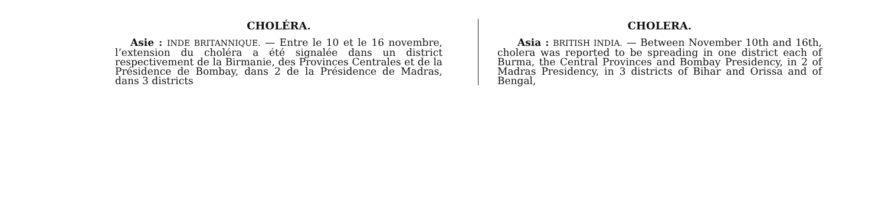CHOLÉRA.
Asie : INDE BRITANNIQUE. — Entre le 10 et le 16 novembre, l’extension du choléra a été signalée dans un district respectivement de la Birmanie, des Provinces Centrales et de la Présidence de Bombay, dans 2 de la Présidence de Madras, dans 3 districts
CHOLERA.
Asia : BRITISH INDIA. — Between November 10th and 16th, cholera was reported to be spreading in one district each of Burma, the Central Provinces and Bombay Presidency, in 2 of Madras Presidency, in 3 districts of Bihar and Orissa and of Bengal,